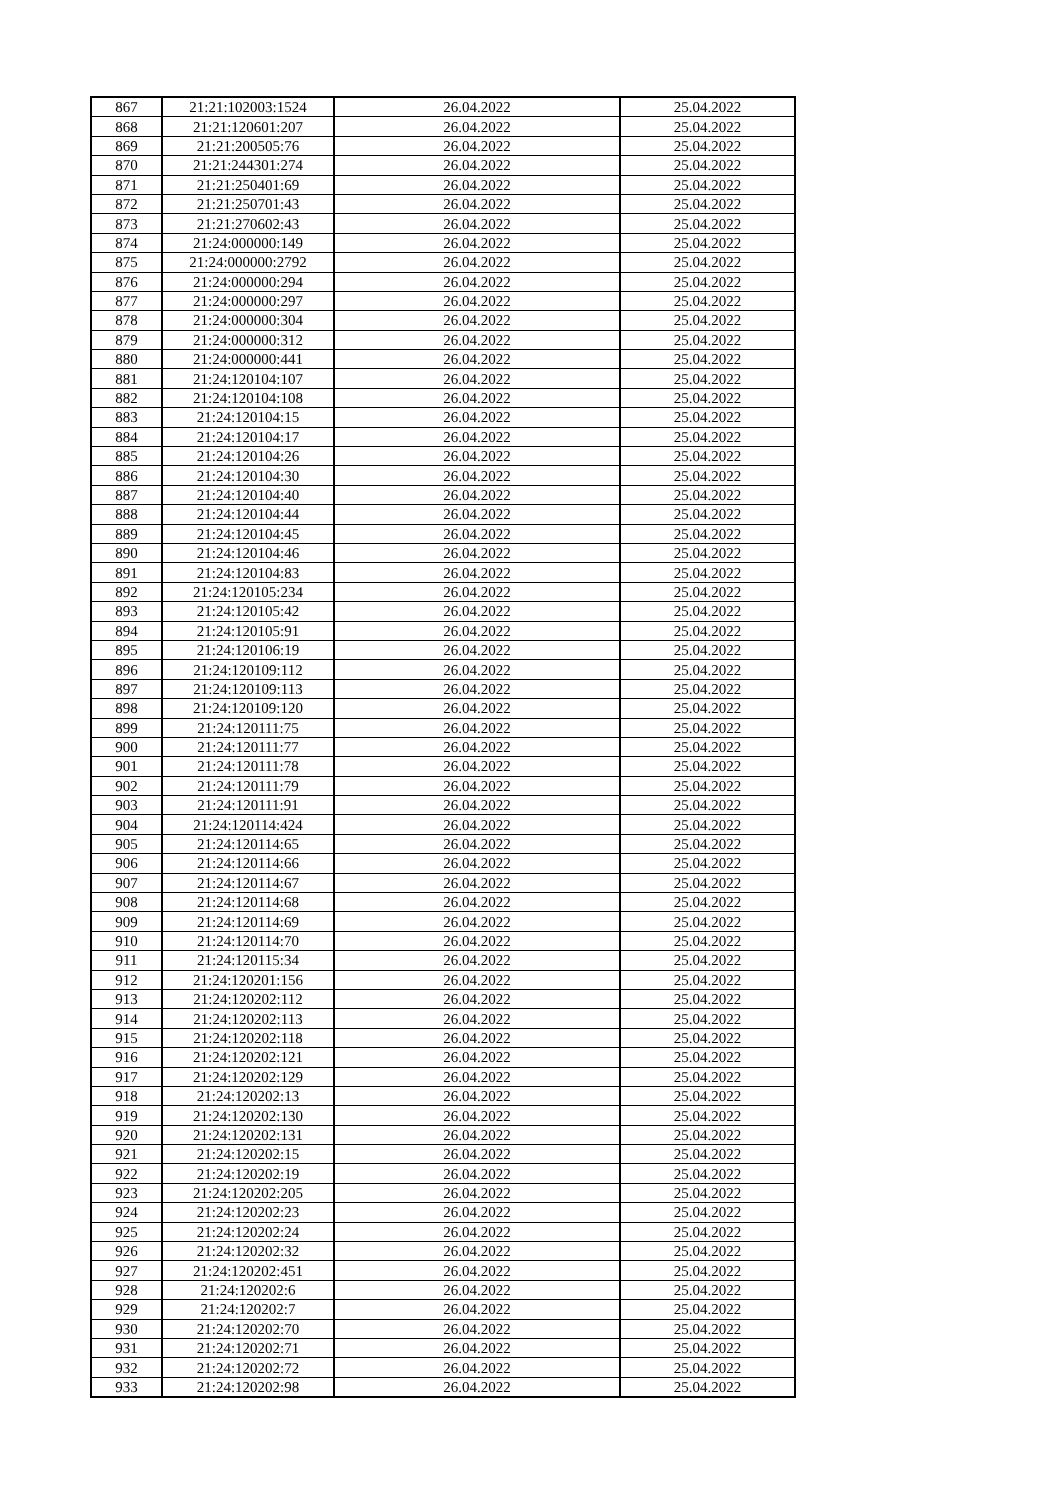| 867 | 21:21:102003:1524 | 26.04.2022 | 25.04.2022 |
| 868 | 21:21:120601:207 | 26.04.2022 | 25.04.2022 |
| 869 | 21:21:200505:76 | 26.04.2022 | 25.04.2022 |
| 870 | 21:21:244301:274 | 26.04.2022 | 25.04.2022 |
| 871 | 21:21:250401:69 | 26.04.2022 | 25.04.2022 |
| 872 | 21:21:250701:43 | 26.04.2022 | 25.04.2022 |
| 873 | 21:21:270602:43 | 26.04.2022 | 25.04.2022 |
| 874 | 21:24:000000:149 | 26.04.2022 | 25.04.2022 |
| 875 | 21:24:000000:2792 | 26.04.2022 | 25.04.2022 |
| 876 | 21:24:000000:294 | 26.04.2022 | 25.04.2022 |
| 877 | 21:24:000000:297 | 26.04.2022 | 25.04.2022 |
| 878 | 21:24:000000:304 | 26.04.2022 | 25.04.2022 |
| 879 | 21:24:000000:312 | 26.04.2022 | 25.04.2022 |
| 880 | 21:24:000000:441 | 26.04.2022 | 25.04.2022 |
| 881 | 21:24:120104:107 | 26.04.2022 | 25.04.2022 |
| 882 | 21:24:120104:108 | 26.04.2022 | 25.04.2022 |
| 883 | 21:24:120104:15 | 26.04.2022 | 25.04.2022 |
| 884 | 21:24:120104:17 | 26.04.2022 | 25.04.2022 |
| 885 | 21:24:120104:26 | 26.04.2022 | 25.04.2022 |
| 886 | 21:24:120104:30 | 26.04.2022 | 25.04.2022 |
| 887 | 21:24:120104:40 | 26.04.2022 | 25.04.2022 |
| 888 | 21:24:120104:44 | 26.04.2022 | 25.04.2022 |
| 889 | 21:24:120104:45 | 26.04.2022 | 25.04.2022 |
| 890 | 21:24:120104:46 | 26.04.2022 | 25.04.2022 |
| 891 | 21:24:120104:83 | 26.04.2022 | 25.04.2022 |
| 892 | 21:24:120105:234 | 26.04.2022 | 25.04.2022 |
| 893 | 21:24:120105:42 | 26.04.2022 | 25.04.2022 |
| 894 | 21:24:120105:91 | 26.04.2022 | 25.04.2022 |
| 895 | 21:24:120106:19 | 26.04.2022 | 25.04.2022 |
| 896 | 21:24:120109:112 | 26.04.2022 | 25.04.2022 |
| 897 | 21:24:120109:113 | 26.04.2022 | 25.04.2022 |
| 898 | 21:24:120109:120 | 26.04.2022 | 25.04.2022 |
| 899 | 21:24:120111:75 | 26.04.2022 | 25.04.2022 |
| 900 | 21:24:120111:77 | 26.04.2022 | 25.04.2022 |
| 901 | 21:24:120111:78 | 26.04.2022 | 25.04.2022 |
| 902 | 21:24:120111:79 | 26.04.2022 | 25.04.2022 |
| 903 | 21:24:120111:91 | 26.04.2022 | 25.04.2022 |
| 904 | 21:24:120114:424 | 26.04.2022 | 25.04.2022 |
| 905 | 21:24:120114:65 | 26.04.2022 | 25.04.2022 |
| 906 | 21:24:120114:66 | 26.04.2022 | 25.04.2022 |
| 907 | 21:24:120114:67 | 26.04.2022 | 25.04.2022 |
| 908 | 21:24:120114:68 | 26.04.2022 | 25.04.2022 |
| 909 | 21:24:120114:69 | 26.04.2022 | 25.04.2022 |
| 910 | 21:24:120114:70 | 26.04.2022 | 25.04.2022 |
| 911 | 21:24:120115:34 | 26.04.2022 | 25.04.2022 |
| 912 | 21:24:120201:156 | 26.04.2022 | 25.04.2022 |
| 913 | 21:24:120202:112 | 26.04.2022 | 25.04.2022 |
| 914 | 21:24:120202:113 | 26.04.2022 | 25.04.2022 |
| 915 | 21:24:120202:118 | 26.04.2022 | 25.04.2022 |
| 916 | 21:24:120202:121 | 26.04.2022 | 25.04.2022 |
| 917 | 21:24:120202:129 | 26.04.2022 | 25.04.2022 |
| 918 | 21:24:120202:13 | 26.04.2022 | 25.04.2022 |
| 919 | 21:24:120202:130 | 26.04.2022 | 25.04.2022 |
| 920 | 21:24:120202:131 | 26.04.2022 | 25.04.2022 |
| 921 | 21:24:120202:15 | 26.04.2022 | 25.04.2022 |
| 922 | 21:24:120202:19 | 26.04.2022 | 25.04.2022 |
| 923 | 21:24:120202:205 | 26.04.2022 | 25.04.2022 |
| 924 | 21:24:120202:23 | 26.04.2022 | 25.04.2022 |
| 925 | 21:24:120202:24 | 26.04.2022 | 25.04.2022 |
| 926 | 21:24:120202:32 | 26.04.2022 | 25.04.2022 |
| 927 | 21:24:120202:451 | 26.04.2022 | 25.04.2022 |
| 928 | 21:24:120202:6 | 26.04.2022 | 25.04.2022 |
| 929 | 21:24:120202:7 | 26.04.2022 | 25.04.2022 |
| 930 | 21:24:120202:70 | 26.04.2022 | 25.04.2022 |
| 931 | 21:24:120202:71 | 26.04.2022 | 25.04.2022 |
| 932 | 21:24:120202:72 | 26.04.2022 | 25.04.2022 |
| 933 | 21:24:120202:98 | 26.04.2022 | 25.04.2022 |